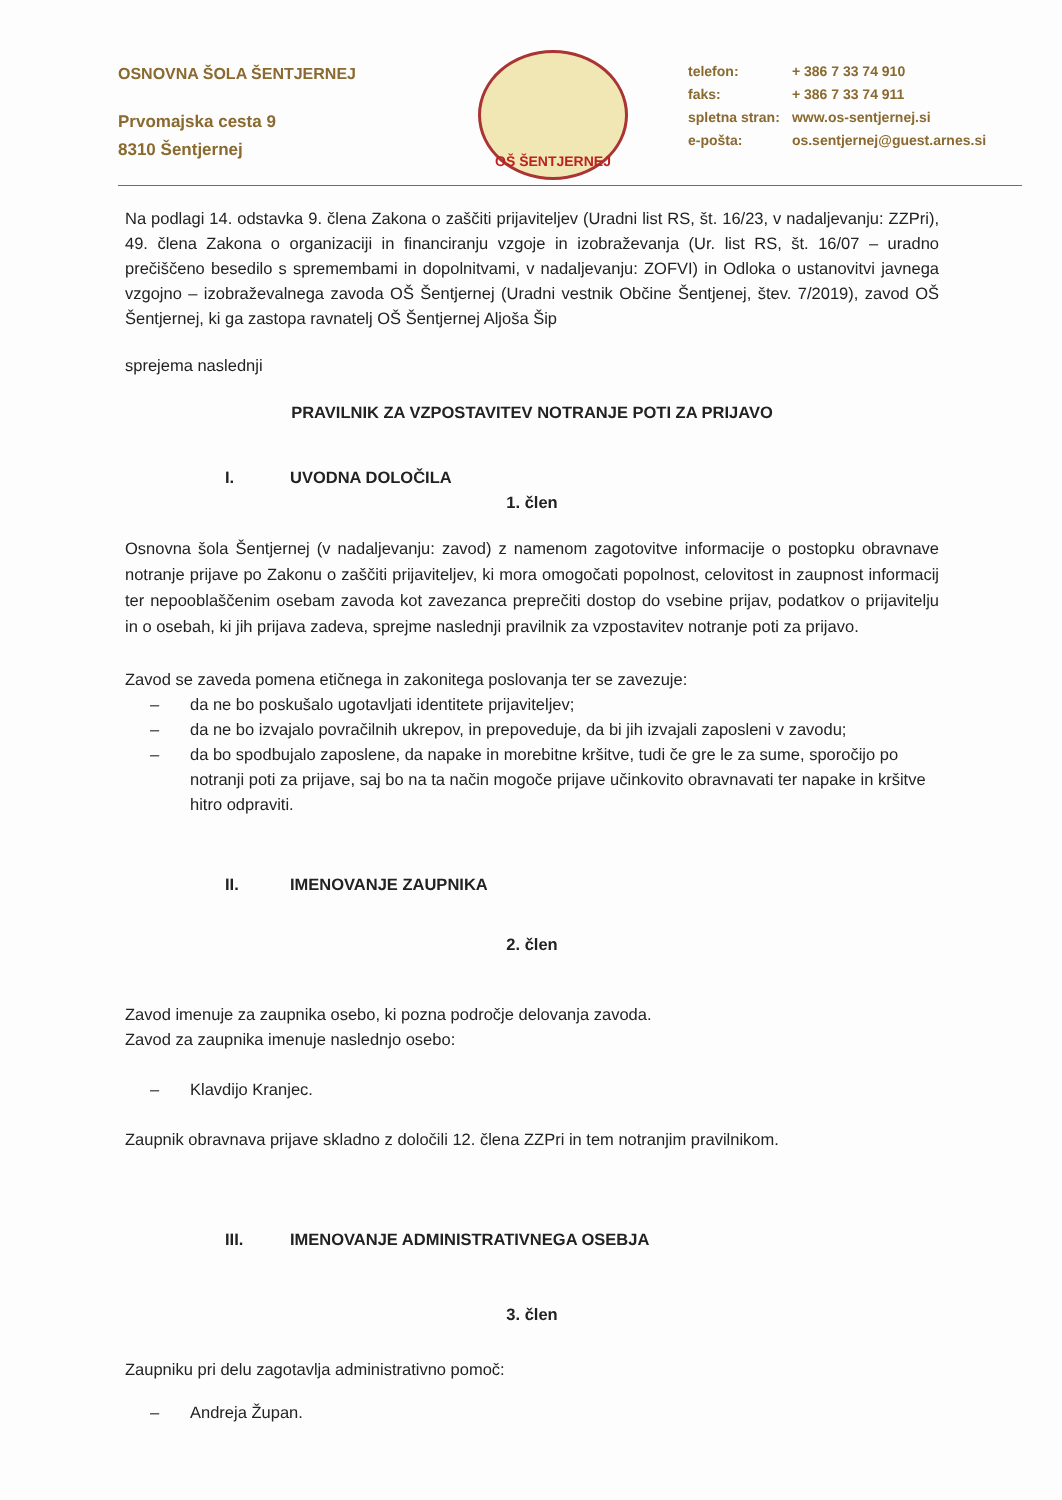OSNOVNA ŠOLA ŠENTJERNEJ
Prvomajska cesta 9
8310 Šentjernej
OŠ ŠENTJERNEJ
telefon: + 386 7 33 74 910
faks: + 386 7 33 74 911
spletna stran: www.os-sentjernej.si
e-pošta: os.sentjernej@guest.arnes.si
Na podlagi 14. odstavka 9. člena Zakona o zaščiti prijaviteljev (Uradni list RS, št. 16/23, v nadaljevanju: ZZPri), 49. člena Zakona o organizaciji in financiranju vzgoje in izobraževanja (Ur. list RS, št. 16/07 – uradno prečiščeno besedilo s spremembami in dopolnitvami, v nadaljevanju: ZOFVI) in Odloka o ustanovitvi javnega vzgojno – izobraževalnega zavoda OŠ Šentjernej (Uradni vestnik Občine Šentjenej, štev. 7/2019), zavod OŠ Šentjernej, ki ga zastopa ravnatelj OŠ Šentjernej Aljoša Šip
sprejema naslednji
PRAVILNIK ZA VZPOSTAVITEV NOTRANJE POTI ZA PRIJAVO
I. UVODNA DOLOČILA
1. člen
Osnovna šola Šentjernej (v nadaljevanju: zavod) z namenom zagotovitve informacije o postopku obravnave notranje prijave po Zakonu o zaščiti prijaviteljev, ki mora omogočati popolnost, celovitost in zaupnost informacij ter nepooblaščenim osebam zavoda kot zavezanca preprečiti dostop do vsebine prijav, podatkov o prijavitelju in o osebah, ki jih prijava zadeva, sprejme naslednji pravilnik za vzpostavitev notranje poti za prijavo.
Zavod se zaveda pomena etičnega in zakonitega poslovanja ter se zavezuje:
– da ne bo poskušalo ugotavljati identitete prijaviteljev;
– da ne bo izvajalo povračilnih ukrepov, in prepoveduje, da bi jih izvajali zaposleni v zavodu;
– da bo spodbujalo zaposlene, da napake in morebitne kršitve, tudi če gre le za sume, sporočijo po notranji poti za prijave, saj bo na ta način mogoče prijave učinkovito obravnavati ter napake in kršitve hitro odpraviti.
II. IMENOVANJE ZAUPNIKA
2. člen
Zavod imenuje za zaupnika osebo, ki pozna področje delovanja zavoda.
Zavod za zaupnika imenuje naslednjo osebo:
– Klavdijo Kranjec.
Zaupnik obravnava prijave skladno z določili 12. člena ZZPri in tem notranjim pravilnikom.
III. IMENOVANJE ADMINISTRATIVNEGA OSEBJA
3. člen
Zaupniku pri delu zagotavlja administrativno pomoč:
– Andreja Župan.